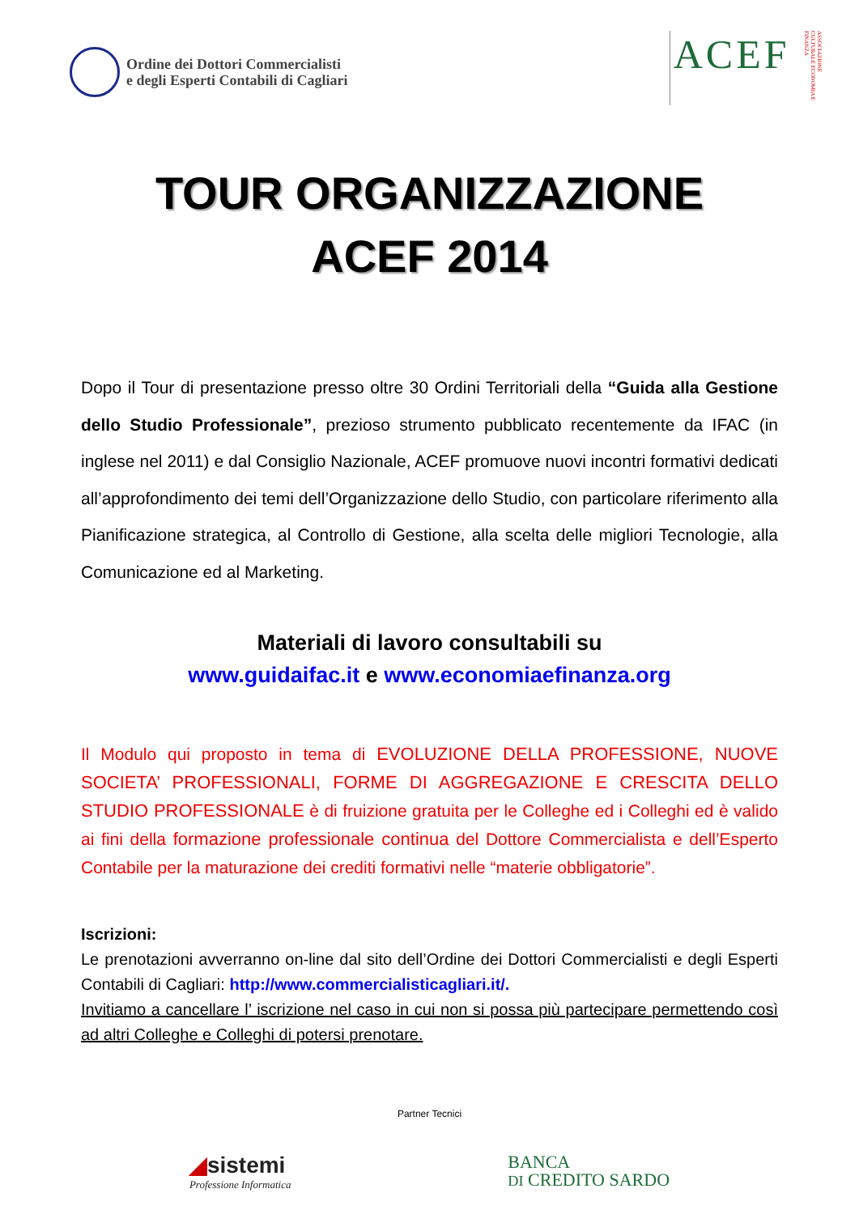Ordine dei Dottori Commercialisti
e degli Esperti Contabili di Cagliari
ACEF ASSOCIAZIONE CULTURALE ECONOMIA E FINANZA
TOUR ORGANIZZAZIONE
ACEF 2014
Dopo il Tour di presentazione presso oltre 30 Ordini Territoriali della “Guida alla Gestione dello Studio Professionale”, prezioso strumento pubblicato recentemente da IFAC (in inglese nel 2011) e dal Consiglio Nazionale, ACEF promuove nuovi incontri formativi dedicati all’approfondimento dei temi dell’Organizzazione dello Studio, con particolare riferimento alla Pianificazione strategica, al Controllo di Gestione, alla scelta delle migliori Tecnologie, alla Comunicazione ed al Marketing.
Materiali di lavoro consultabili su
www.guidaifac.it e www.economiaefinanza.org
Il Modulo qui proposto in tema di EVOLUZIONE DELLA PROFESSIONE, NUOVE SOCIETA’ PROFESSIONALI, FORME DI AGGREGAZIONE E CRESCITA DELLO STUDIO PROFESSIONALE è di fruizione gratuita per le Colleghe ed i Colleghi ed è valido ai fini della formazione professionale continua del Dottore Commercialista e dell’Esperto Contabile per la maturazione dei crediti formativi nelle “materie obbligatorie”.
Iscrizioni:
Le prenotazioni avverranno on-line dal sito dell’Ordine dei Dottori Commercialisti e degli Esperti Contabili di Cagliari: http://www.commercialisticagliari.it/.
Invitiamo a cancellare l’ iscrizione nel caso in cui non si possa più partecipare permettendo così ad altri Colleghe e Colleghi di potersi prenotare.
Partner Tecnici
◢sistemi
Professione Informatica
BANCA
DI CREDITO SARDO